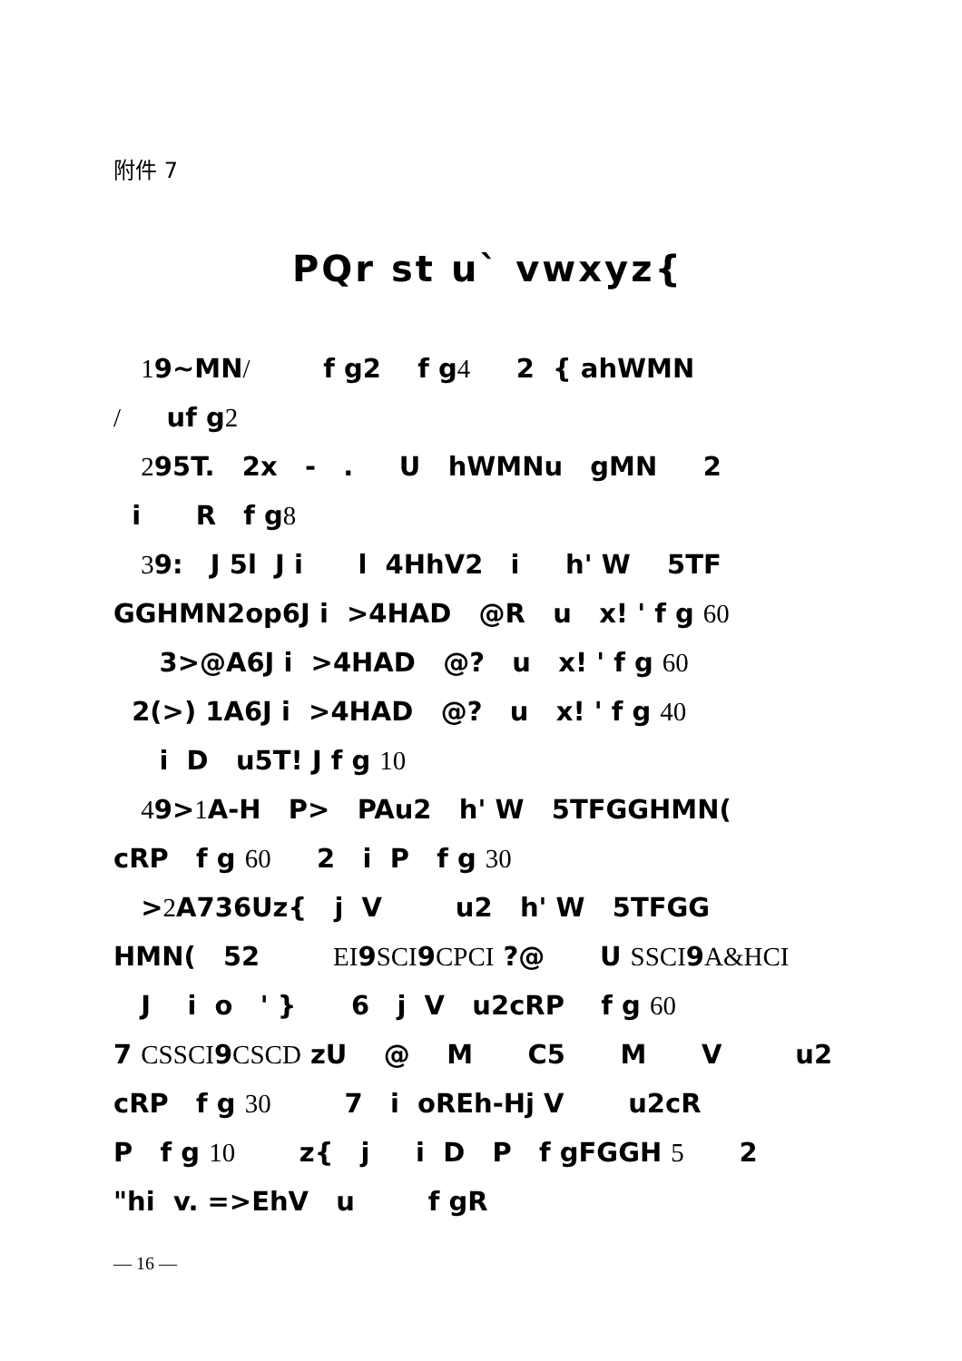附件 7
PQr st u` vwxyz{
19~MN/ f g2 f g4 2 { ahWMN
/ uf g2
295T. 2x - . U hWMNu gMN 2
i R f g8
39: J 5l J i l 4HhV2 i h' W 5TF
GGHMN2op6J i >4HAD @R u x! ' f g 60
3>@A6J i >4HAD @? u x! ' f g 60
2(>) 1A6J i >4HAD @? u x! ' f g 40
i D u5T! J f g 10
49>1 A-H P> PAu2 h' W 5TFGGHMN(
cRP f g 60 2 i P f g 30
>2 A736Uz{ j V u2 h' W 5TFGG
HMN( 52 EI9SCI9CPCI ?@ U SSCI9A&HCI
J i o ' } 6 j V u2cRP f g 60
7 CSSCI9CSCD zU @ M C5 M V u2
cRP f g 30 7 i oREh-Hj V u2cR
P f g 10 z{ j i D P f gFGGH 5 2
"hi v. =>EhV u f gR
— 16 —